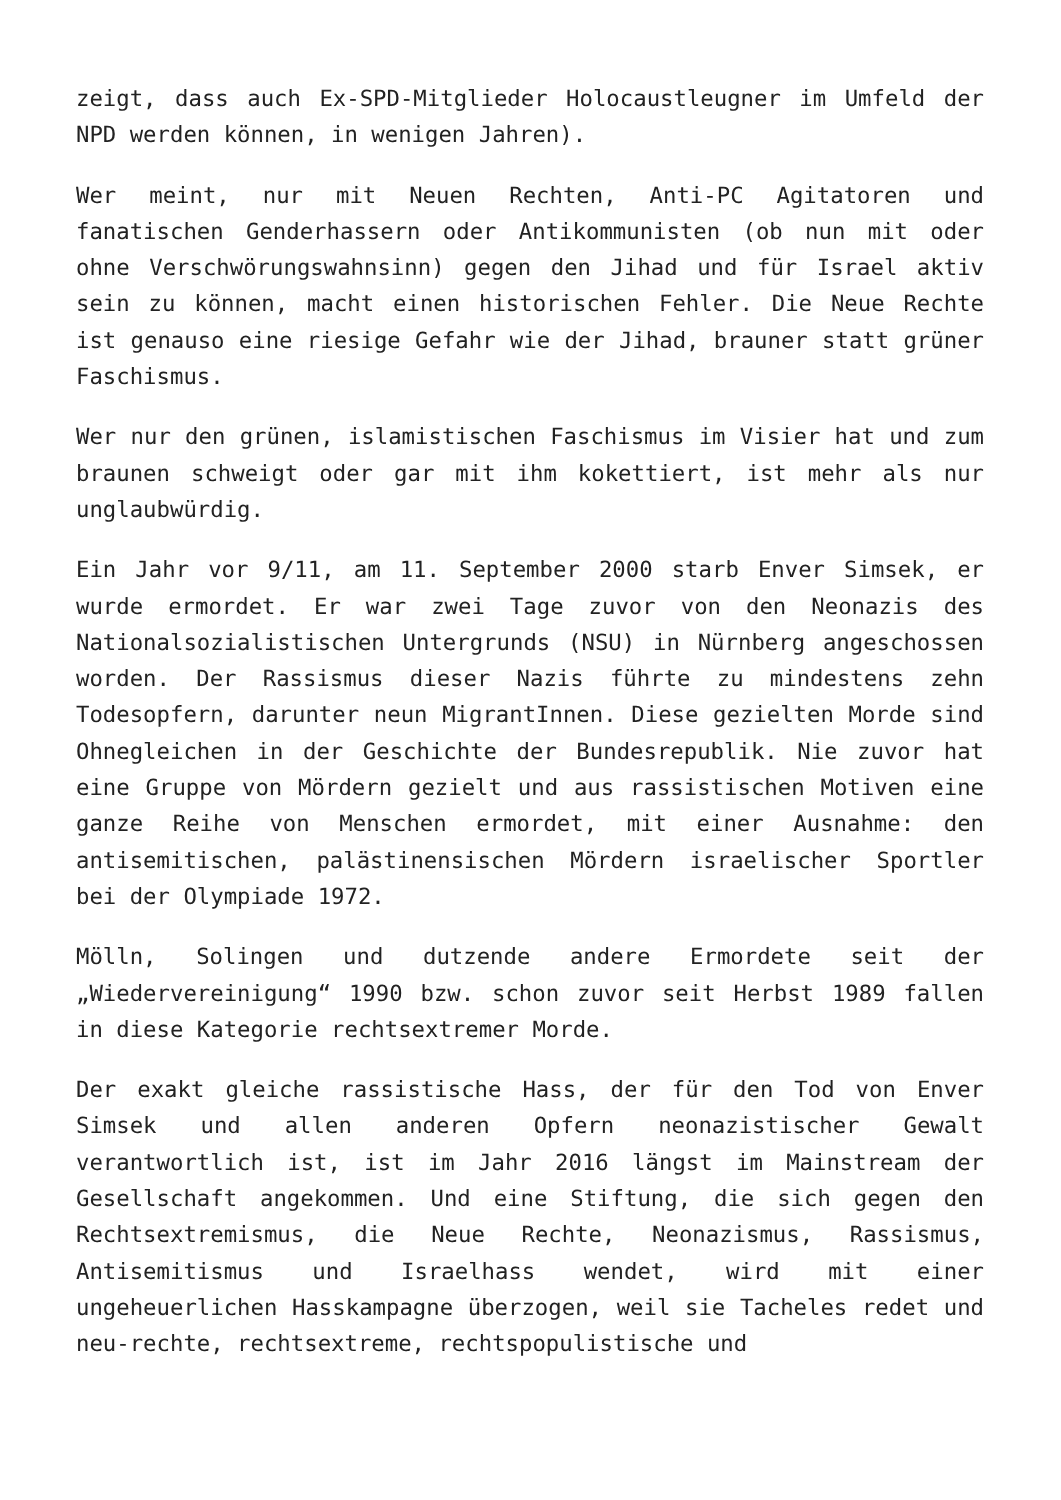zeigt, dass auch Ex-SPD-Mitglieder Holocaustleugner im Umfeld der NPD werden können, in wenigen Jahren).
Wer meint, nur mit Neuen Rechten, Anti-PC Agitatoren und fanatischen Genderhassern oder Antikommunisten (ob nun mit oder ohne Verschwörungswahnsinn) gegen den Jihad und für Israel aktiv sein zu können, macht einen historischen Fehler. Die Neue Rechte ist genauso eine riesige Gefahr wie der Jihad, brauner statt grüner Faschismus.
Wer nur den grünen, islamistischen Faschismus im Visier hat und zum braunen schweigt oder gar mit ihm kokettiert, ist mehr als nur unglaubwürdig.
Ein Jahr vor 9/11, am 11. September 2000 starb Enver Simsek, er wurde ermordet. Er war zwei Tage zuvor von den Neonazis des Nationalsozialistischen Untergrunds (NSU) in Nürnberg angeschossen worden. Der Rassismus dieser Nazis führte zu mindestens zehn Todesopfern, darunter neun MigrantInnen. Diese gezielten Morde sind Ohnegleichen in der Geschichte der Bundesrepublik. Nie zuvor hat eine Gruppe von Mördern gezielt und aus rassistischen Motiven eine ganze Reihe von Menschen ermordet, mit einer Ausnahme: den antisemitischen, palästinensischen Mördern israelischer Sportler bei der Olympiade 1972.
Mölln, Solingen und dutzende andere Ermordete seit der „Wiedervereinigung“ 1990 bzw. schon zuvor seit Herbst 1989 fallen in diese Kategorie rechtsextremer Morde.
Der exakt gleiche rassistische Hass, der für den Tod von Enver Simsek und allen anderen Opfern neonazistischer Gewalt verantwortlich ist, ist im Jahr 2016 längst im Mainstream der Gesellschaft angekommen. Und eine Stiftung, die sich gegen den Rechtsextremismus, die Neue Rechte, Neonazismus, Rassismus, Antisemitismus und Israelhass wendet, wird mit einer ungeheuerlichen Hasskampagne überzogen, weil sie Tacheles redet und neu-rechte, rechtsextreme, rechtspopulistische und